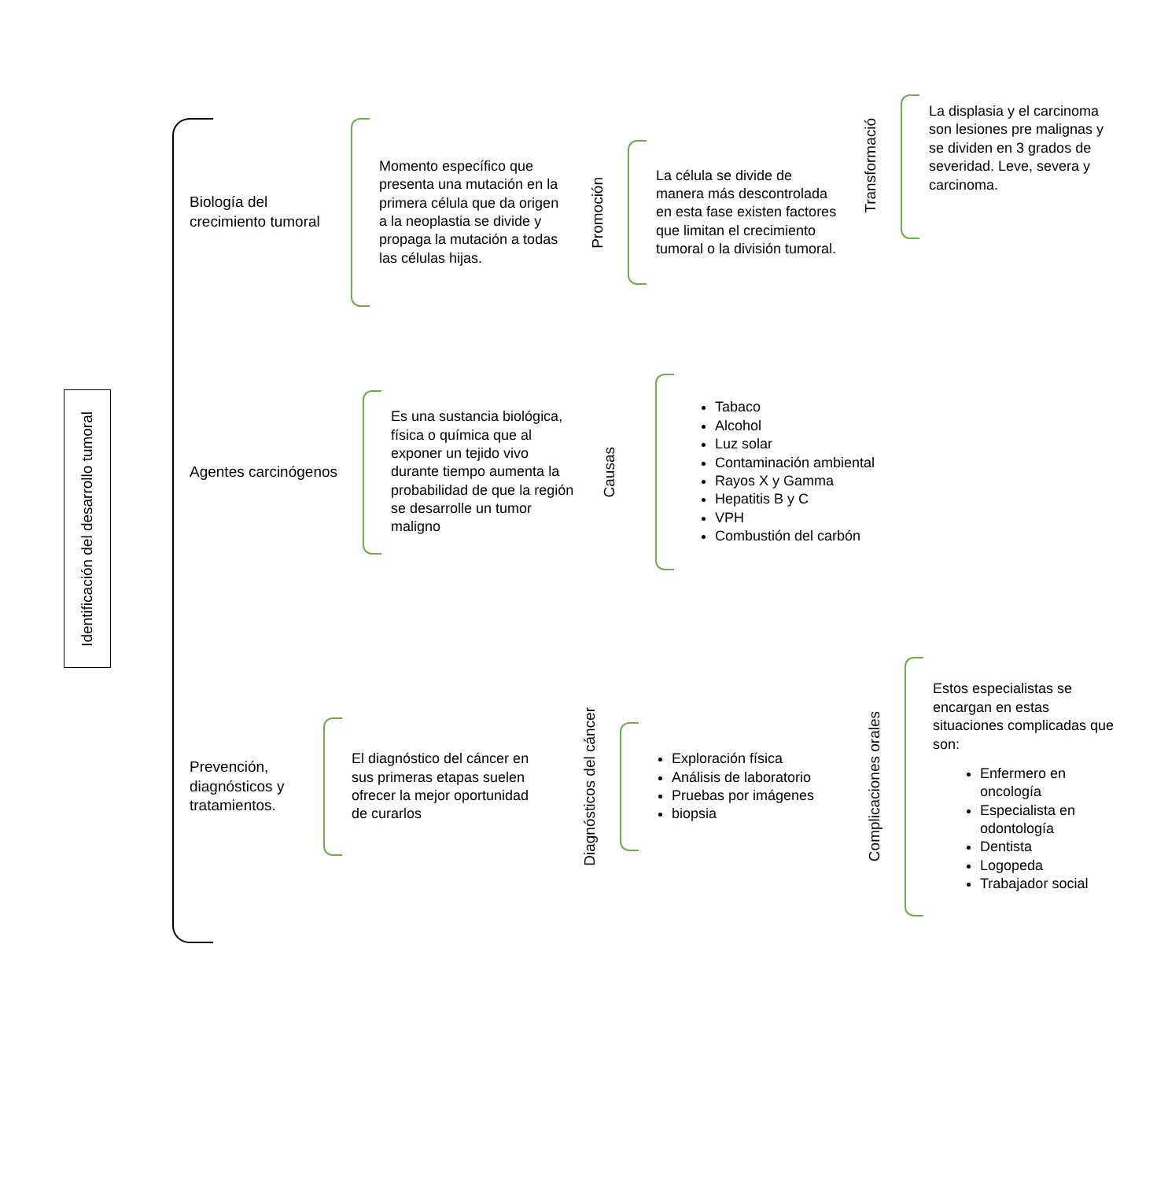Identificación del desarrollo tumoral
Biología del crecimiento tumoral
Momento específico que presenta una mutación en la primera célula que da origen a la neoplastia se divide y propaga la mutación a todas las células hijas.
Promoción
La célula se divide de manera más descontrolada en esta fase existen factores que limitan el crecimiento tumoral o la división tumoral.
Transformació
La displasia y el carcinoma son lesiones pre malignas y se dividen en 3 grados de severidad. Leve, severa y carcinoma.
Agentes carcinógenos
Es una sustancia biológica, física o química que al exponer un tejido vivo durante tiempo aumenta la probabilidad de que la región se desarrolle un tumor maligno
Causas
Tabaco
Alcohol
Luz solar
Contaminación ambiental
Rayos X y Gamma
Hepatitis B y C
VPH
Combustión del carbón
Prevención, diagnósticos y tratamientos.
El diagnóstico del cáncer en sus primeras etapas suelen ofrecer la mejor oportunidad de curarlos
Diagnósticos del cáncer
Exploración física
Análisis de laboratorio
Pruebas por imágenes
biopsia
Complicaciones orales
Estos especialistas se encargan en estas situaciones complicadas que son:
Enfermero en oncología
Especialista en odontología
Dentista
Logopeda
Trabajador social